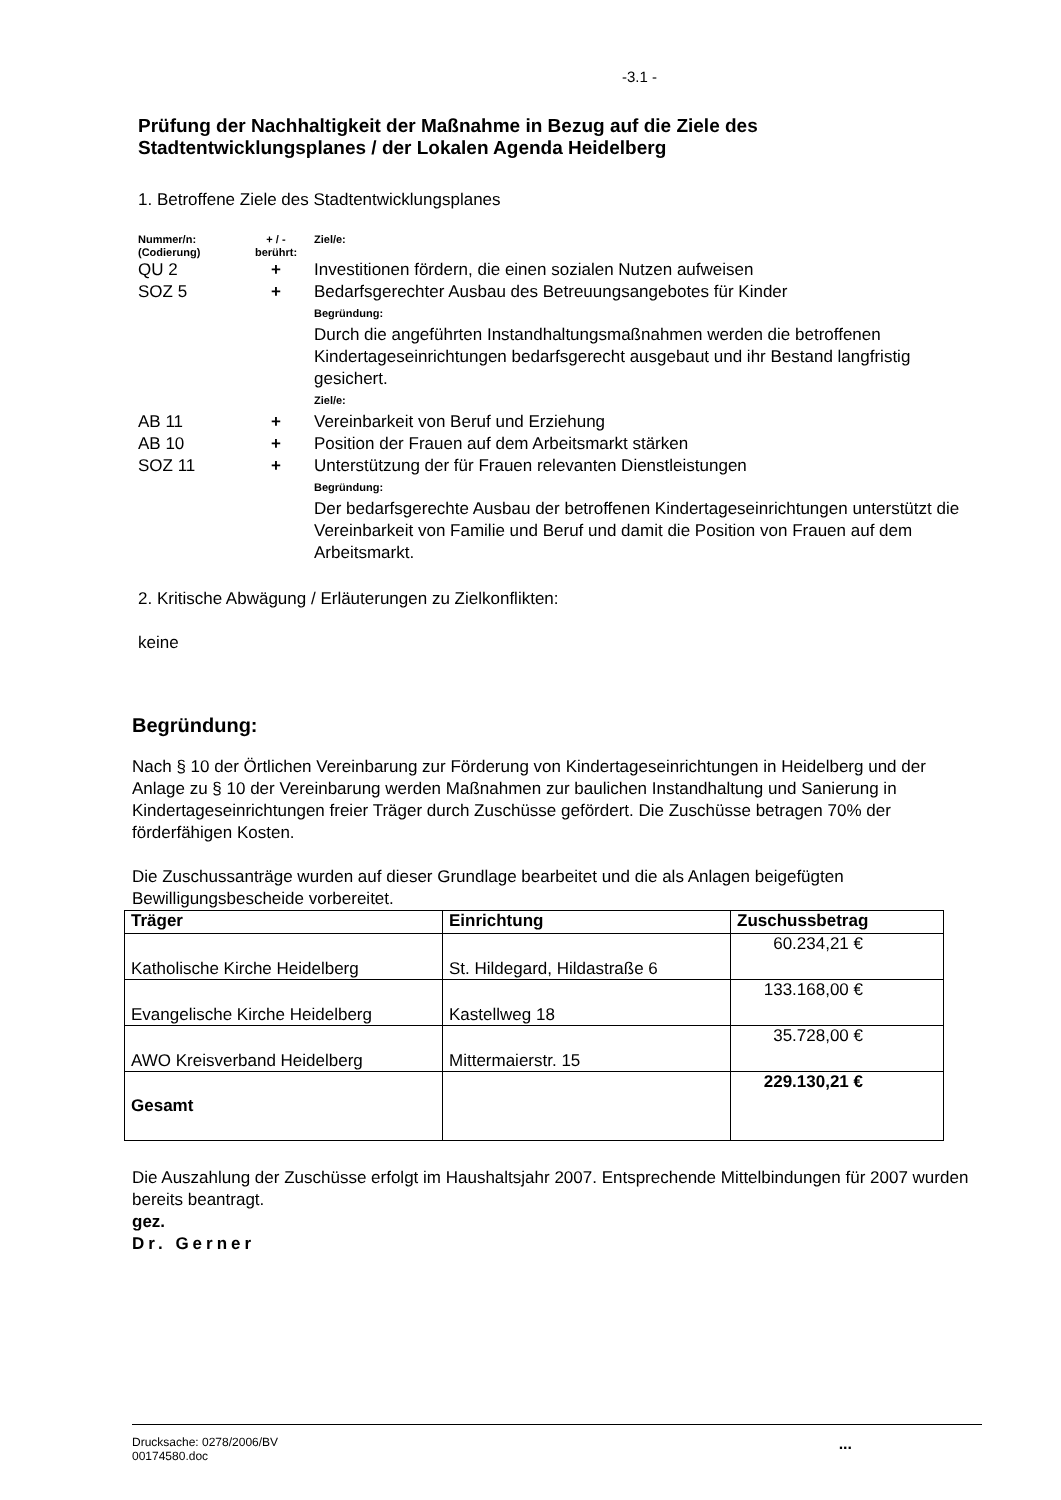-3.1 -
Prüfung der Nachhaltigkeit der Maßnahme in Bezug auf die Ziele des Stadtentwicklungsplanes / der Lokalen Agenda Heidelberg
1. Betroffene Ziele des Stadtentwicklungsplanes
| Nummer/n: (Codierung) | + / - berührt: | Ziel/e: |
| QU 2 | + | Investitionen fördern, die einen sozialen Nutzen aufweisen |
| SOZ 5 | + | Bedarfsgerechter Ausbau des Betreuungsangebotes für Kinder |
| | | Begründung: Durch die angeführten Instandhaltungsmaßnahmen werden die betroffenen Kindertageseinrichtungen bedarfsgerecht ausgebaut und ihr Bestand langfristig gesichert. Ziel/e: |
| AB 11 | + | Vereinbarkeit von Beruf und Erziehung |
| AB 10 | + | Position der Frauen auf dem Arbeitsmarkt stärken |
| SOZ 11 | + | Unterstützung der für Frauen relevanten Dienstleistungen |
| | | Begründung: Der bedarfsgerechte Ausbau der betroffenen Kindertageseinrichtungen unterstützt die Vereinbarkeit von Familie und Beruf und damit die Position von Frauen auf dem Arbeitsmarkt. |
2. Kritische Abwägung / Erläuterungen zu Zielkonflikten:
keine
Begründung:
Nach § 10 der Örtlichen Vereinbarung zur Förderung von Kindertageseinrichtungen in Heidelberg und der Anlage zu § 10 der Vereinbarung werden Maßnahmen zur baulichen Instandhaltung und Sanierung in Kindertageseinrichtungen freier Träger durch Zuschüsse gefördert. Die Zuschüsse betragen 70% der förderfähigen Kosten.
Die Zuschussanträge wurden auf dieser Grundlage bearbeitet und die als Anlagen beigefügten Bewilligungsbescheide vorbereitet.
| Träger | Einrichtung | Zuschussbetrag |
| --- | --- | --- |
| Katholische Kirche Heidelberg | St. Hildegard, Hildastraße 6 | 60.234,21 € |
| Evangelische Kirche Heidelberg | Kastellweg 18 | 133.168,00 € |
| AWO Kreisverband Heidelberg | Mittermaierstr. 15 | 35.728,00 € |
| Gesamt | | 229.130,21 € |
Die Auszahlung der Zuschüsse erfolgt im Haushaltsjahr 2007. Entsprechende Mittelbindungen für 2007 wurden bereits beantragt.
gez.
Dr. Gerner
Drucksache: 0278/2006/BV
00174580.doc
...